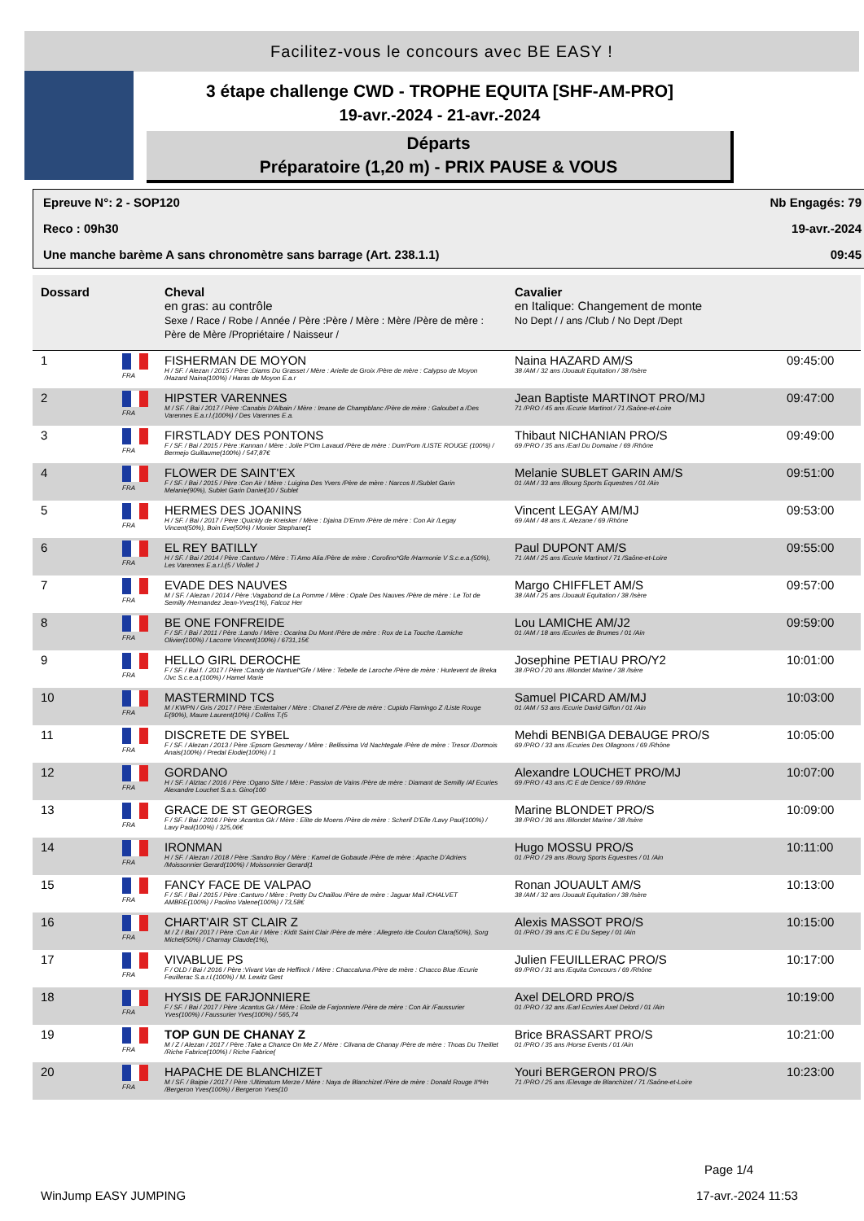Facilitez-vous le concours avec BE EASY !
3 étape challenge CWD - TROPHE EQUITA [SHF-AM-PRO]
19-avr.-2024 - 21-avr.-2024
Départs
Préparatoire (1,20 m) - PRIX PAUSE & VOUS
Epreuve N°: 2 - SOP120 Nb Engagés: 79
Reco : 09h30 19-avr.-2024
Une manche barème A sans chronomètre sans barrage (Art. 238.1.1) 09:45
| Dossard | | Cheval en gras: au contrôle Sexe / Race / Robe / Année / Père :Père / Mère : Mère /Père de mère : Père de Mère /Propriétaire / Naisseur / | Cavalier en Italique: Changement de monte No Dept / / ans /Club / No Dept /Dept | |
| --- | --- | --- | --- | --- |
| 1 | FRA | FISHERMAN DE MOYON H / SF. / Alezan / 2015 / Père :Diams Du Grasset / Mère : Arielle de Groix /Père de mère : Calypso de Moyon /Hazard Naina(100%) / Haras de Moyon E.a.r | Naina HAZARD AM/S 38 /AM / 32 ans /Jouault Equitation / 38 /Isère | 09:45:00 |
| 2 | FRA | HIPSTER VARENNES M / SF. / Bai / 2017 / Père :Canabis D'Albain / Mère : Imane de Champblanc /Père de mère : Galoubet a /Des Varennes E.a.r.l.(100%) / Des Varennes E.a. | Jean Baptiste MARTINOT PRO/MJ 71 /PRO / 45 ans /Ecurie Martinot / 71 /Saône-et-Loire | 09:47:00 |
| 3 | FRA | FIRSTLADY DES PONTONS F / SF. / Bai / 2015 / Père :Kannan / Mère : Jolie P'Om Lavaud /Père de mère : Dum'Pom /LISTE ROUGE (100%) / Bermejo Guillaume(100%) / 547,87€ | Thibaut NICHANIAN PRO/S 69 /PRO / 35 ans /Earl Du Domaine / 69 /Rhône | 09:49:00 |
| 4 | FRA | FLOWER DE SAINT'EX F / SF. / Bai / 2015 / Père :Con Air / Mère : Luigina Des Yvers /Père de mère : Narcos II /Sublet Garin Melanie(90%), Sublet Garin Daniel(10 / Sublet | Melanie SUBLET GARIN AM/S 01 /AM / 33 ans /Bourg Sports Equestres / 01 /Ain | 09:51:00 |
| 5 | FRA | HERMES DES JOANINS H / SF. / Bai / 2017 / Père :Quickly de Kreisker / Mère : Djaina D'Emm /Père de mère : Con Air /Legay Vincent(50%), Boin Eve(50%) / Monier Stephane(1 | Vincent LEGAY AM/MJ 69 /AM / 48 ans /L Alezane / 69 /Rhône | 09:53:00 |
| 6 | FRA | EL REY BATILLY H / SF. / Bai / 2014 / Père :Canturo / Mère : Ti Amo Alia /Père de mère : Corofino*Gfe /Harmonie V S.c.e.a.(50%), Les Varennes E.a.r.l.(5 / Viollet J | Paul DUPONT AM/S 71 /AM / 25 ans /Ecurie Martinot / 71 /Saône-et-Loire | 09:55:00 |
| 7 | FRA | EVADE DES NAUVES M / SF. / Alezan / 2014 / Père :Vagabond de La Pomme / Mère : Opale Des Nauves /Père de mère : Le Tot de Semilly /Hernandez Jean-Yves(1%), Falcoz Her | Margo CHIFFLET AM/S 38 /AM / 25 ans /Jouault Equitation / 38 /Isère | 09:57:00 |
| 8 | FRA | BE ONE FONFREIDE F / SF. / Bai / 2011 / Père :Lando / Mère : Ocarina Du Mont /Père de mère : Rox de La Touche /Lamiche Olivier(100%) / Lacorre Vincent(100%) / 6731,15€ | Lou LAMICHE AM/J2 01 /AM / 18 ans /Ecuries de Brumes / 01 /Ain | 09:59:00 |
| 9 | FRA | HELLO GIRL DEROCHE F / SF. / Bai f. / 2017 / Père :Candy de Nantuel*Gfe / Mère : Tebelle de Laroche /Père de mère : Hurlevent de Breka /Jvc S.c.e.a.(100%) / Hamel Marie | Josephine PETIAU PRO/Y2 38 /PRO / 20 ans /Blondet Marine / 38 /Isère | 10:01:00 |
| 10 | FRA | MASTERMIND TCS M / KWPN / Gris / 2017 / Père :Entertainer / Mère : Chanel Z /Père de mère : Cupido Flamingo Z /Liste Rouge E(90%), Maure Laurent(10%) / Collins T.(5 | Samuel PICARD AM/MJ 01 /AM / 53 ans /Ecurie David Giffon / 01 /Ain | 10:03:00 |
| 11 | FRA | DISCRETE DE SYBEL F / SF. / Alezan / 2013 / Père :Epsom Gesmeray / Mère : Bellissima Vd Nachtegale /Père de mère : Tresor /Dormois Anais(100%) / Predal Elodie(100%) / 1 | Mehdi BENBIGA DEBAUGE PRO/S 69 /PRO / 33 ans /Ecuries Des Ollagnons / 69 /Rhône | 10:05:00 |
| 12 | FRA | GORDANO H / SF. / Alztac / 2016 / Père :Ogano Sitte / Mère : Passion de Vains /Père de mère : Diamant de Semilly /Af Ecuries Alexandre Louchet S.a.s. Gino(100 | Alexandre LOUCHET PRO/MJ 69 /PRO / 43 ans /C E de Denice / 69 /Rhône | 10:07:00 |
| 13 | FRA | GRACE DE ST GEORGES F / SF. / Bai / 2016 / Père :Acantus Gk / Mère : Elite de Moens /Père de mère : Scherif D'Elle /Lavy Paul(100%) / Lavy Paul(100%) / 325,06€ | Marine BLONDET PRO/S 38 /PRO / 36 ans /Blondet Marine / 38 /Isère | 10:09:00 |
| 14 | FRA | IRONMAN H / SF. / Alezan / 2018 / Père :Sandro Boy / Mère : Kamel de Gobaude /Père de mère : Apache D'Adriers /Moissonnier Gerard(100%) / Moissonnier Gerard(1 | Hugo MOSSU PRO/S 01 /PRO / 29 ans /Bourg Sports Equestres / 01 /Ain | 10:11:00 |
| 15 | FRA | FANCY FACE DE VALPAO F / SF. / Bai / 2015 / Père :Canturo / Mère : Pretty Du Chaillou /Père de mère : Jaguar Mail /CHALVET AMBRE(100%) / Paolino Valene(100%) / 73,58€ | Ronan JOUAULT AM/S 38 /AM / 32 ans /Jouault Equitation / 38 /Isère | 10:13:00 |
| 16 | FRA | CHART'AIR ST CLAIR Z M / Z / Bai / 2017 / Père :Con Air / Mère : Kidit Saint Clair /Père de mère : Allegreto /de Coulon Clara(50%), Sorg Michel(50%) / Charnay Claude(1%), | Alexis MASSOT PRO/S 01 /PRO / 39 ans /C E Du Sepey / 01 /Ain | 10:15:00 |
| 17 | FRA | VIVABLUE PS F / OLD / Bai / 2016 / Père :Vivant Van de Heffinck / Mère : Chaccaluna /Père de mère : Chacco Blue /Ecurie Feuillerac S.a.r.l.(100%) / M. Lewitz Gest | Julien FEUILLERAC PRO/S 69 /PRO / 31 ans /Equita Concours / 69 /Rhône | 10:17:00 |
| 18 | FRA | HYSIS DE FARJONNIERE F / SF. / Bai / 2017 / Père :Acantus Gk / Mère : Etoile de Farjonniere /Père de mère : Con Air /Faussurier Yves(100%) / Faussurier Yves(100%) / 565,74 | Axel DELORD PRO/S 01 /PRO / 32 ans /Earl Ecuries Axel Delord / 01 /Ain | 10:19:00 |
| 19 | FRA | TOP GUN DE CHANAY Z M / Z / Alezan / 2017 / Père :Take a Chance On Me Z / Mère : Cilvana de Chanay /Père de mère : Thoas Du Theillet /Riche Fabrice(100%) / Riche Fabrice( | Brice BRASSART PRO/S 01 /PRO / 35 ans /Horse Events / 01 /Ain | 10:21:00 |
| 20 | FRA | HAPACHE DE BLANCHIZET M / SF. / Baipie / 2017 / Père :Ultimatum Merze / Mère : Naya de Blanchizet /Père de mère : Donald Rouge II*Hn /Bergeron Yves(100%) / Bergeron Yves(10 | Youri BERGERON PRO/S 71 /PRO / 25 ans /Elevage de Blanchizet / 71 /Saône-et-Loire | 10:23:00 |
Page 1/4
WinJump EASY JUMPING 17-avr.-2024 11:53